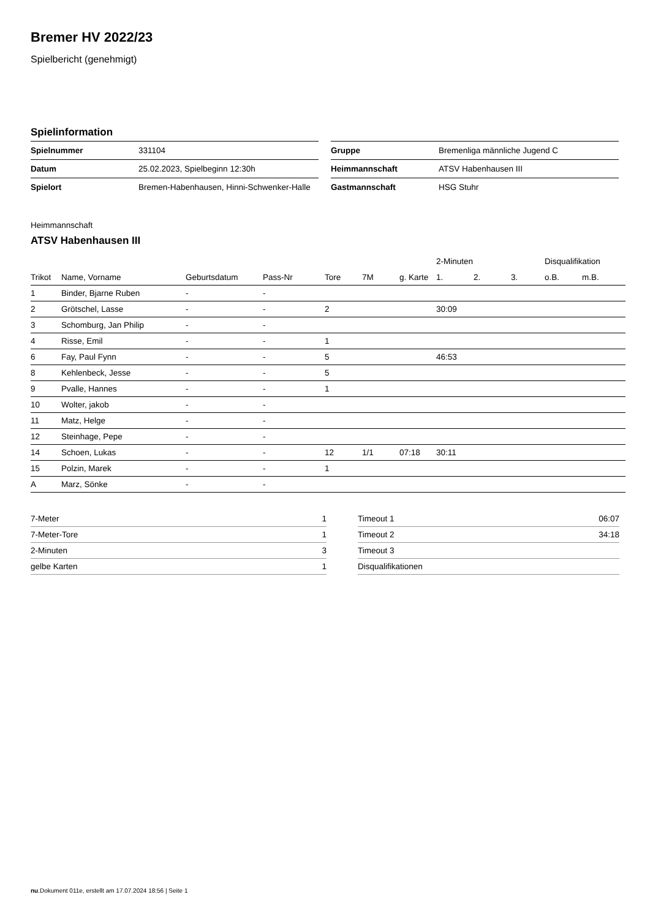Bremer HV 2022/23
Spielbericht (genehmigt)
Spielinformation
| Spielnummer | 331104 |
| Datum | 25.02.2023, Spielbeginn 12:30h |
| Spielort | Bremen-Habenhausen, Hinni-Schwenker-Halle |
| Gruppe | Bremenliga männliche Jugend C |
| Heimmannschaft | ATSV Habenhausen III |
| Gastmannschaft | HSG Stuhr |
Heimmannschaft
ATSV Habenhausen III
| | | | | | | | | 2-Minuten | | | Disqualifikation | |
| --- | --- | --- | --- | --- | --- | --- | --- | --- | --- | --- | --- | --- |
| Trikot | Name, Vorname | Geburtsdatum | Pass-Nr | Tore | 7M | g. Karte | | 1. | 2. | 3. | o.B. | m.B. |
| 1 | Binder, Bjarne Ruben | - | - | | | | | | | | | |
| 2 | Grötschel, Lasse | - | - | 2 | | | | 30:09 | | | | |
| 3 | Schomburg, Jan Philip | - | - | | | | | | | | | |
| 4 | Risse, Emil | - | - | 1 | | | | | | | | |
| 6 | Fay, Paul Fynn | - | - | 5 | | | | 46:53 | | | | |
| 8 | Kehlenbeck, Jesse | - | - | 5 | | | | | | | | |
| 9 | Pvalle, Hannes | - | - | 1 | | | | | | | | |
| 10 | Wolter, jakob | - | - | | | | | | | | | |
| 11 | Matz, Helge | - | - | | | | | | | | | |
| 12 | Steinhage, Pepe | - | - | | | | | | | | | |
| 14 | Schoen, Lukas | - | - | 12 | 1/1 | 07:18 | | 30:11 | | | | |
| 15 | Polzin, Marek | - | - | 1 | | | | | | | | |
| A | Marz, Sönke | - | - | | | | | | | | | |
| 7-Meter | 1 |
| 7-Meter-Tore | 1 |
| 2-Minuten | 3 |
| gelbe Karten | 1 |
| Timeout 1 | 06:07 |
| Timeout 2 | 34:18 |
| Timeout 3 | |
| Disqualifikationen | |
nu.Dokument 011e, erstellt am 17.07.2024 18:56 | Seite 1